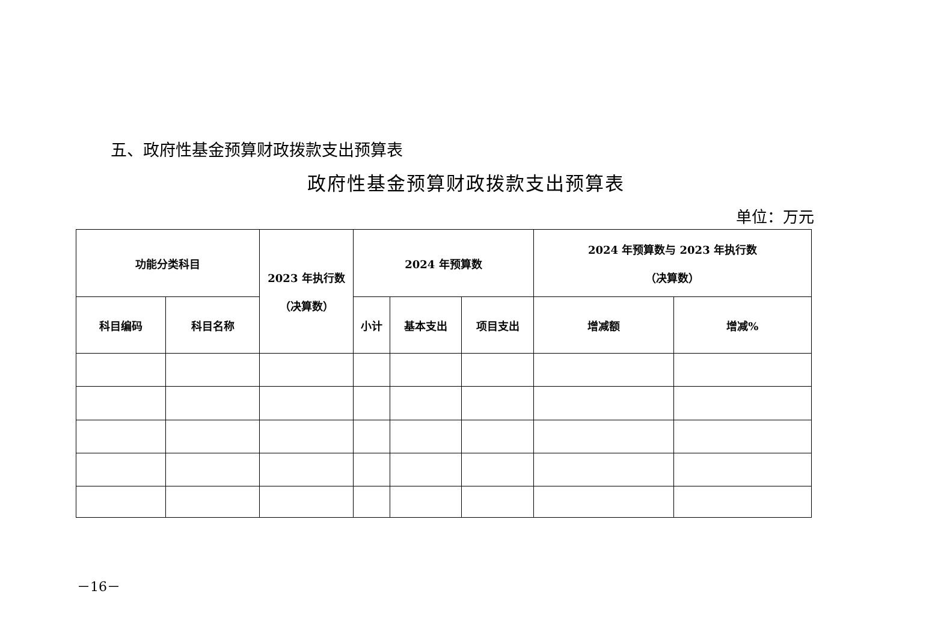五、政府性基金预算财政拨款支出预算表
政府性基金预算财政拨款支出预算表
单位：万元
| 功能分类科目 | | 2023 年执行数 （决算数） | 2024 年预算数 | | | 2024 年预算数与 2023 年执行数 （决算数） | |
| --- | --- | --- | --- | --- | --- | --- | --- |
| 科目编码 | 科目名称 | | 小计 | 基本支出 | 项目支出 | 增减额 | 增减% |
－16－